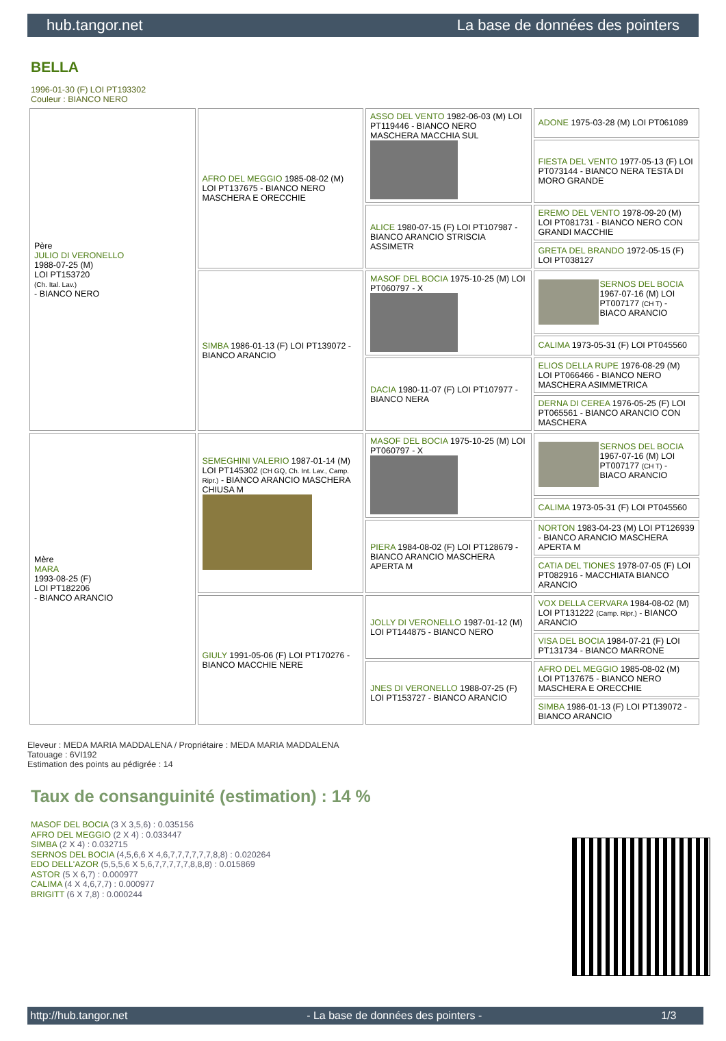hub.tangor.net La base de données des pointers
BELLA
1996-01-30 (F) LOI PT193302
Couleur : BIANCO NERO
| Père JULIO DI VERONELLO 1988-07-25 (M) LOI PT153720 (Ch. Ital. Lav.) - BIANCO NERO | AFRO DEL MEGGIO 1985-08-02 (M) LOI PT137675 - BIANCO NERO MASCHERA E ORECCHIE | ASSO DEL VENTO 1982-06-03 (M) LOI PT119446 - BIANCO NERO MASCHERA MACCHIA SUL | ADONE 1975-03-28 (M) LOI PT061089 |
| | | | FIESTA DEL VENTO 1977-05-13 (F) LOI PT073144 - BIANCO NERA TESTA DI MORO GRANDE |
| | | ALICE 1980-07-15 (F) LOI PT107987 - BIANCO ARANCIO STRISCIA ASSIMETR | EREMO DEL VENTO 1978-09-20 (M) LOI PT081731 - BIANCO NERO CON GRANDI MACCHIE |
| | | | GRETA DEL BRANDO 1972-05-15 (F) LOI PT038127 |
| | SIMBA 1986-01-13 (F) LOI PT139072 - BIANCO ARANCIO | MASOF DEL BOCIA 1975-10-25 (M) LOI PT060797 - X | SERNOS DEL BOCIA 1967-07-16 (M) LOI PT007177 (CH T) - BIACO ARANCIO |
| | | | CALIMA 1973-05-31 (F) LOI PT045560 |
| | | DACIA 1980-11-07 (F) LOI PT107977 - BIANCO NERA | ELIOS DELLA RUPE 1976-08-29 (M) LOI PT066466 - BIANCO NERO MASCHERA ASIMMETRICA |
| | | | DERNA DI CEREA 1976-05-25 (F) LOI PT065561 - BIANCO ARANCIO CON MASCHERA |
| Mère MARA 1993-08-25 (F) LOI PT182206 - BIANCO ARANCIO | SEMEGHINI VALERIO 1987-01-14 (M) LOI PT145302 (CH GQ, Ch. Int. Lav., Camp. Ripr.) - BIANCO ARANCIO MASCHERA CHIUSA M | MASOF DEL BOCIA 1975-10-25 (M) LOI PT060797 - X | SERNOS DEL BOCIA 1967-07-16 (M) LOI PT007177 (CH T) - BIACO ARANCIO |
| | | | CALIMA 1973-05-31 (F) LOI PT045560 |
| | | PIERA 1984-08-02 (F) LOI PT128679 - BIANCO ARANCIO MASCHERA APERTA M | NORTON 1983-04-23 (M) LOI PT126939 - BIANCO ARANCIO MASCHERA APERTA M |
| | | | CATIA DEL TIONES 1978-07-05 (F) LOI PT082916 - MACCHIATA BIANCO ARANCIO |
| | GIULY 1991-05-06 (F) LOI PT170276 - BIANCO MACCHIE NERE | JOLLY DI VERONELLO 1987-01-12 (M) LOI PT144875 - BIANCO NERO | VOX DELLA CERVARA 1984-08-02 (M) LOI PT131222 (Camp. Ripr.) - BIANCO ARANCIO |
| | | | VISA DEL BOCIA 1984-07-21 (F) LOI PT131734 - BIANCO MARRONE |
| | | JNES DI VERONELLO 1988-07-25 (F) LOI PT153727 - BIANCO ARANCIO | AFRO DEL MEGGIO 1985-08-02 (M) LOI PT137675 - BIANCO NERO MASCHERA E ORECCHIE |
| | | | SIMBA 1986-01-13 (F) LOI PT139072 - BIANCO ARANCIO |
Eleveur : MEDA MARIA MADDALENA / Propriétaire : MEDA MARIA MADDALENA
Tatouage : 6VI192
Estimation des points au pédigrée : 14
Taux de consanguinité (estimation) : 14 %
MASOF DEL BOCIA (3 X 3,5,6) : 0.035156
AFRO DEL MEGGIO (2 X 4) : 0.033447
SIMBA (2 X 4) : 0.032715
SERNOS DEL BOCIA (4,5,6,6 X 4,6,7,7,7,7,7,7,8,8) : 0.020264
EDO DELL'AZOR (5,5,5,6 X 5,6,7,7,7,7,7,8,8,8) : 0.015869
ASTOR (5 X 6,7) : 0.000977
CALIMA (4 X 4,6,7,7) : 0.000977
BRIGITT (6 X 7,8) : 0.000244
http://hub.tangor.net - La base de données des pointers - 1/3